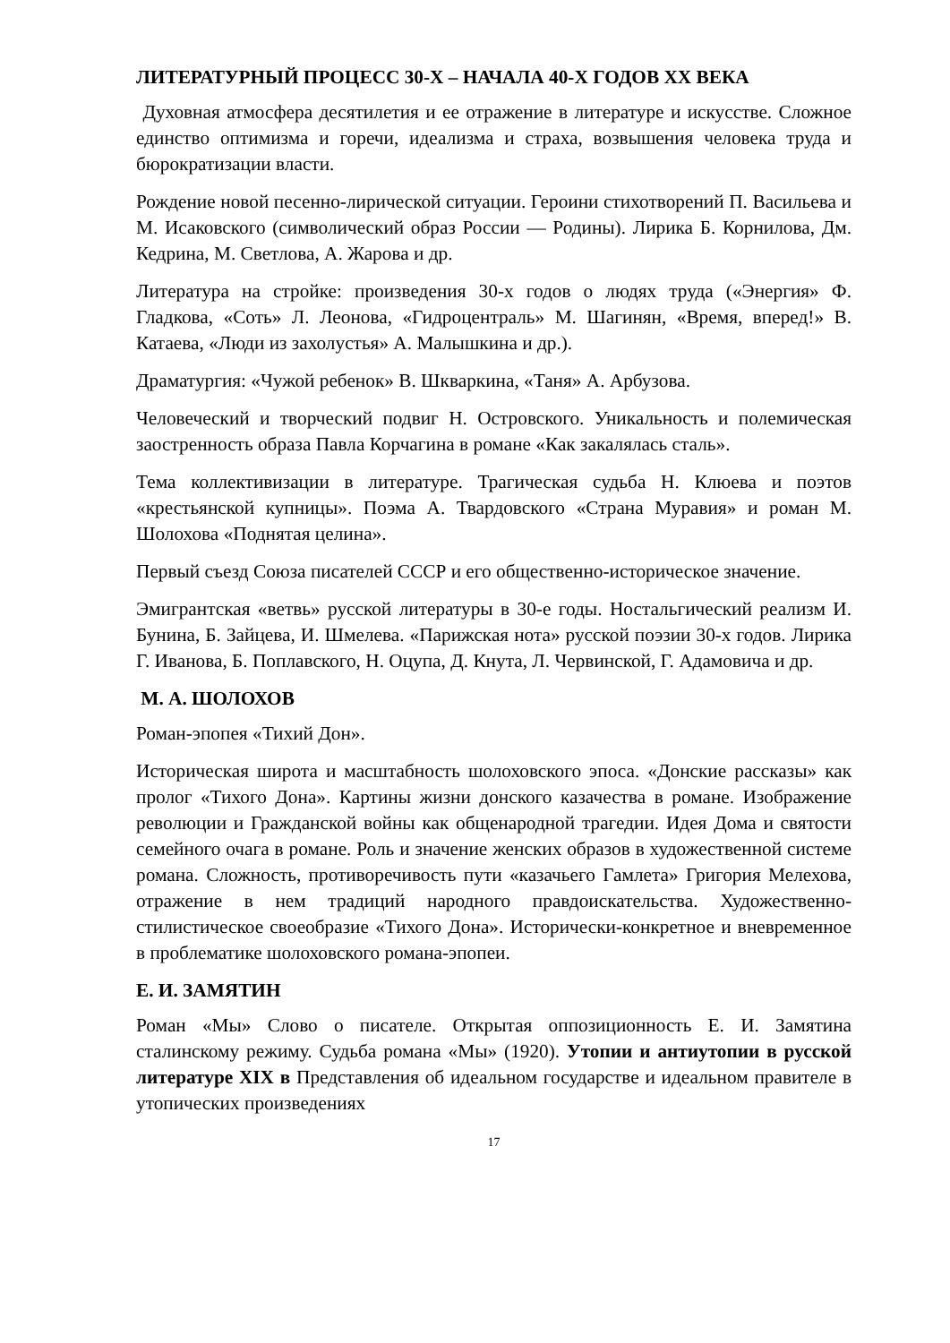ЛИТЕРАТУРНЫЙ ПРОЦЕСС 30-Х – НАЧАЛА 40-Х ГОДОВ XX ВЕКА
Духовная атмосфера десятилетия и ее отражение в литературе и искусстве. Сложное единство оптимизма и горечи, идеализма и страха, возвышения человека труда и бюрократизации власти.
Рождение новой песенно-лирической ситуации. Героини стихотворений П. Васильева и М. Исаковского (символический образ России — Родины). Лирика Б. Корнилова, Дм. Кедрина, М. Светлова, А. Жарова и др.
Литература на стройке: произведения 30-х годов о людях труда («Энергия» Ф. Гладкова, «Соть» Л. Леонова, «Гидроцентраль» М. Шагинян, «Время, вперед!» В. Катаева, «Люди из захолустья» А. Малышкина и др.).
Драматургия: «Чужой ребенок» В. Шкваркина, «Таня» А. Арбузова.
Человеческий и творческий подвиг Н. Островского. Уникальность и полемическая заостренность образа Павла Корчагина в романе «Как закалялась сталь».
Тема коллективизации в литературе. Трагическая судьба Н. Клюева и поэтов «крестьянской купницы». Поэма А. Твардовского «Страна Муравия» и роман М. Шолохова «Поднятая целина».
Первый съезд Союза писателей СССР и его общественно-историческое значение.
Эмигрантская «ветвь» русской литературы в 30-е годы. Ностальгический реализм И. Бунина, Б. Зайцева, И. Шмелева. «Парижская нота» русской поэзии 30-х годов. Лирика Г. Иванова, Б. Поплавского, Н. Оцупа, Д. Кнута, Л. Червинской, Г. Адамовича и др.
М. А. ШОЛОХОВ
Роман-эпопея «Тихий Дон».
Историческая широта и масштабность шолоховского эпоса. «Донские рассказы» как пролог «Тихого Дона». Картины жизни донского казачества в романе. Изображение революции и Гражданской войны как общенародной трагедии. Идея Дома и святости семейного очага в романе. Роль и значение женских образов в художественной системе романа. Сложность, противоречивость пути «казачьего Гамлета» Григория Мелехова, отражение в нем традиций народного правдоискательства. Художественно-стилистическое своеобразие «Тихого Дона». Исторически-конкретное и вневременное в проблематике шолоховского романа-эпопеи.
Е. И. ЗАМЯТИН
Роман «Мы» Слово о писателе. Открытая оппозиционность Е. И. Замятина сталинскому режиму. Судьба романа «Мы» (1920). Утопии и антиутопии в русской литературе XIX в Представления об идеальном государстве и идеальном правителе в утопических произведениях
17